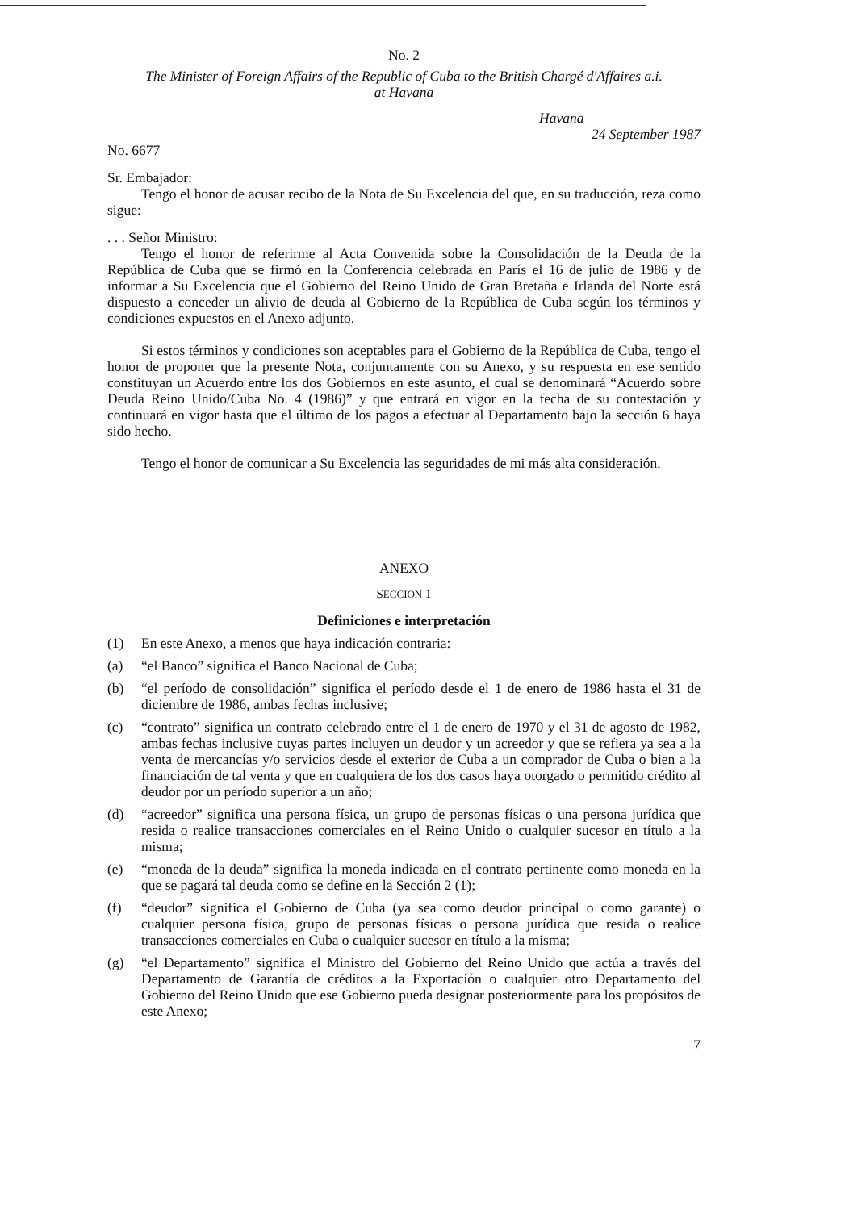No. 2
The Minister of Foreign Affairs of the Republic of Cuba to the British Chargé d'Affaires a.i.
at Havana
Havana
24 September 1987
No. 6677
Sr. Embajador:
Tengo el honor de acusar recibo de la Nota de Su Excelencia del que, en su traducción, reza como sigue:
. . . Señor Ministro:
Tengo el honor de referirme al Acta Convenida sobre la Consolidación de la Deuda de la República de Cuba que se firmó en la Conferencia celebrada en París el 16 de julio de 1986 y de informar a Su Excelencia que el Gobierno del Reino Unido de Gran Bretaña e Irlanda del Norte está dispuesto a conceder un alivio de deuda al Gobierno de la República de Cuba según los términos y condiciones expuestos en el Anexo adjunto.
Si estos términos y condiciones son aceptables para el Gobierno de la República de Cuba, tengo el honor de proponer que la presente Nota, conjuntamente con su Anexo, y su respuesta en ese sentido constituyan un Acuerdo entre los dos Gobiernos en este asunto, el cual se denominará “Acuerdo sobre Deuda Reino Unido/Cuba No. 4 (1986)” y que entrará en vigor en la fecha de su contestación y continuará en vigor hasta que el último de los pagos a efectuar al Departamento bajo la sección 6 haya sido hecho.
Tengo el honor de comunicar a Su Excelencia las seguridades de mi más alta consideración.
ANEXO
SECCION 1
Definiciones e interpretación
(1) En este Anexo, a menos que haya indicación contraria:
(a) “el Banco” significa el Banco Nacional de Cuba;
(b) “el período de consolidación” significa el período desde el 1 de enero de 1986 hasta el 31 de diciembre de 1986, ambas fechas inclusive;
(c) “contrato” significa un contrato celebrado entre el 1 de enero de 1970 y el 31 de agosto de 1982, ambas fechas inclusive cuyas partes incluyen un deudor y un acreedor y que se refiera ya sea a la venta de mercancías y/o servicios desde el exterior de Cuba a un comprador de Cuba o bien a la financiación de tal venta y que en cualquiera de los dos casos haya otorgado o permitido crédito al deudor por un período superior a un año;
(d) “acreedor” significa una persona física, un grupo de personas físicas o una persona jurídica que resida o realice transacciones comerciales en el Reino Unido o cualquier sucesor en título a la misma;
(e) “moneda de la deuda” significa la moneda indicada en el contrato pertinente como moneda en la que se pagará tal deuda como se define en la Sección 2 (1);
(f) “deudor” significa el Gobierno de Cuba (ya sea como deudor principal o como garante) o cualquier persona física, grupo de personas físicas o persona jurídica que resida o realice transacciones comerciales en Cuba o cualquier sucesor en título a la misma;
(g) “el Departamento” significa el Ministro del Gobierno del Reino Unido que actúa a través del Departamento de Garantía de créditos a la Exportación o cualquier otro Departamento del Gobierno del Reino Unido que ese Gobierno pueda designar posteriormente para los propósitos de este Anexo;
7